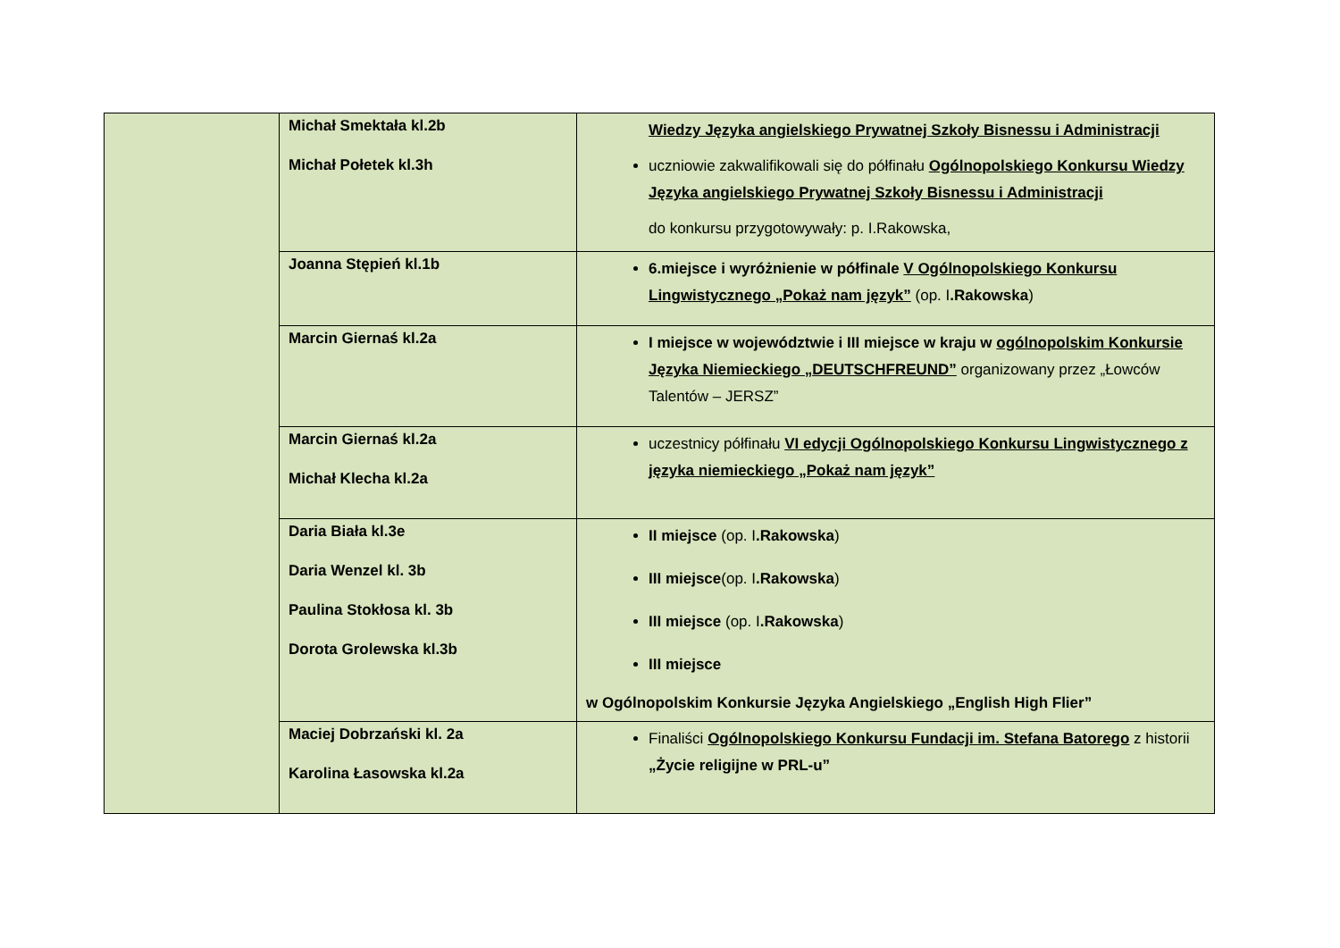| | Michał Smektała kl.2b Michał Połetek kl.3h | Wiedzy Języka angielskiego Prywatnej Szkoły Bisnessu i Administracji uczniowie zakwalifikowali się do półfinału Ogólnopolskiego Konkursu Wiedzy Języka angielskiego Prywatnej Szkoły Bisnessu i Administracji do konkursu przygotowywały: p. I.Rakowska, |
| | Joanna Stępień kl.1b | 6.miejsce i wyróżnienie w półfinale V Ogólnopolskiego Konkursu Lingwistycznego „Pokaż nam język” (op. I .Rakowska ) |
| | Marcin Giernaś kl.2a | I miejsce w województwie i III miejsce w kraju w ogólnopolskim Konkursie Języka Niemieckiego „DEUTSCHFREUND” organizowany przez „Łowców Talentów – JERSZ” |
| | Marcin Giernaś kl.2a Michał Klecha kl.2a | uczestnicy półfinału VI edycji Ogólnopolskiego Konkursu Lingwistycznego z języka niemieckiego „Pokaż nam język” |
| | Daria Biała kl.3e Daria Wenzel kl. 3b Paulina Stokłosa kl. 3b Dorota Grolewska kl.3b | II miejsce (op. I .Rakowska ) III miejsce (op. I .Rakowska ) III miejsce (op. I .Rakowska ) III miejsce w Ogólnopolskim Konkursie Języka Angielskiego „English High Flier” |
| | Maciej Dobrzański kl. 2a Karolina Łasowska kl.2a | Finaliści Ogólnopolskiego Konkursu Fundacji im. Stefana Batorego z historii „Życie religijne w PRL-u” |